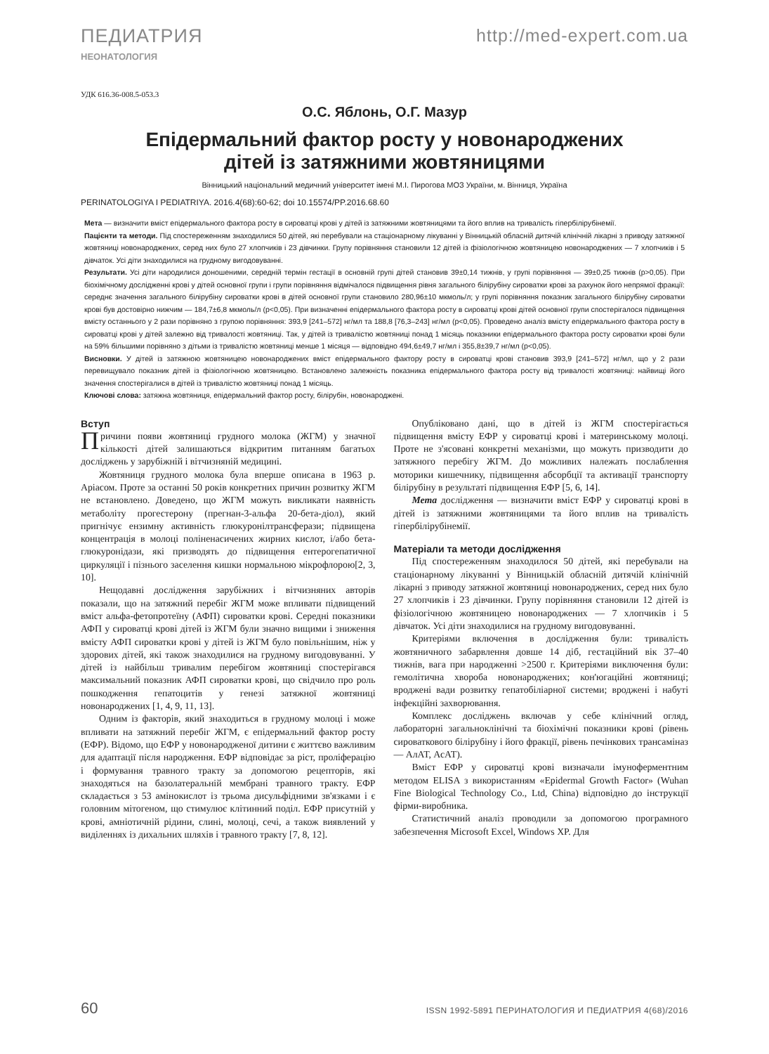ПЕДИАТРИЯ http://med-expert.com.ua
НЕОНАТОЛОГИЯ
УДК 616.36-008.5-053.3
О.С. Яблонь, О.Г. Мазур
Епідермальний фактор росту у новонароджених
дітей із затяжними жовтяницями
Вінницький національний медичний університет імені М.І. Пирогова МОЗ України, м. Вінниця, Україна
PERINATOLOGIYA I PEDIATRIYA. 2016.4(68):60-62; doi 10.15574/PP.2016.68.60
Мета — визначити вміст епідермального фактора росту в сироватці крові у дітей із затяжними жовтяницями та його вплив на тривалість гіпербілірубінемії.
Пацієнти та методи. Під спостереженням знаходилися 50 дітей, які перебували на стаціонарному лікуванні у Вінницькій обласній дитячій клінічній лікарні з приводу затяжної жовтяниці новонароджених, серед них було 27 хлопчиків і 23 дівчинки. Групу порівняння становили 12 дітей із фізіологічною жовтяницею новонароджених — 7 хлопчиків і 5 дівчаток. Усі діти знаходилися на грудному вигодовуванні.
Результати. Усі діти народилися доношеними, середній термін гестації в основній групі дітей становив 39±0,14 тижнів, у групі порівняння — 39±0,25 тижнів (p>0,05). При біохімічному дослідженні крові у дітей основної групи і групи порівняння відмічалося підвищення рівня загального білірубіну сироватки крові за рахунок його непрямої фракції: середнє значення загального білірубіну сироватки крові в дітей основної групи становило 280,96±10 мкмоль/л; у групі порівняння показник загального білірубіну сироватки крові був достовірно нижчим — 184,7±6,8 мкмоль/л (p<0,05). При визначенні епідермального фактора росту в сироватці крові дітей основної групи спостерігалося підвищення вмісту останнього у 2 рази порівняно з групою порівняння: 393,9 [241–572] нг/мл та 188,8 [76,3–243] нг/мл (p<0,05). Проведено аналіз вмісту епідермального фактора росту в сироватці крові у дітей залежно від тривалості жовтяниці. Так, у дітей із тривалістю жовтяниці понад 1 місяць показники епідермального фактора росту сироватки крові були на 59% більшими порівняно з дітьми із тривалістю жовтяниці менше 1 місяця — відповідно 494,6±49,7 нг/мл і 355,8±39,7 нг/мл (p<0,05).
Висновки. У дітей із затяжною жовтяницею новонароджених вміст епідермального фактору росту в сироватці крові становив 393,9 [241–572] нг/мл, що у 2 рази перевищувало показник дітей із фізіологічною жовтяницею. Встановлено залежність показника епідермального фактора росту від тривалості жовтяниці: найвищі його значення спостерігалися в дітей із тривалістю жовтяниці понад 1 місяць.
Ключові слова: затяжна жовтяниця, епідермальний фактор росту, білірубін, новонароджені.
Вступ
Причини появи жовтяниці грудного молока (ЖГМ) у значної кількості дітей залишаються відкритим питанням багатьох досліджень у зарубіжній і вітчизняній медицині.
Жовтяниця грудного молока була вперше описана в 1963 р. Аріасом. Проте за останні 50 років конкретних причин розвитку ЖГМ не встановлено. Доведено, що ЖГМ можуть викликати наявність метаболіту прогестерону (прегнан-3-альфа 20-бета-діол), який пригнічує ензимну активність глюкуронілтрансферази; підвищена концентрація в молоці поліненасичених жирних кислот, і/або бета-глюкуронідази, які призводять до підвищення ентерогепатичної циркуляції і пізнього заселення кишки нормальною мікрофлорою[2, 3, 10].
Нещодавні дослідження зарубіжних і вітчизняних авторів показали, що на затяжний перебіг ЖГМ може впливати підвищений вміст альфа-фетопротеїну (АФП) сироватки крові. Середні показники АФП у сироватці крові дітей із ЖГМ були значно вищими і зниження вмісту АФП сироватки крові у дітей із ЖГМ було повільнішим, ніж у здорових дітей, які також знаходилися на грудному вигодовуванні. У дітей із найбільш тривалим перебігом жовтяниці спостерігався максимальний показник АФП сироватки крові, що свідчило про роль пошкодження гепатоцитів у генезі затяжної жовтяниці новонароджених [1, 4, 9, 11, 13].
Одним із факторів, який знаходиться в грудному молоці і може впливати на затяжний перебіг ЖГМ, є епідермальний фактор росту (ЕФР). Відомо, що ЕФР у новонародженої дитини є життєво важливим для адаптації після народження. ЕФР відповідає за ріст, проліферацію і формування травного тракту за допомогою рецепторів, які знаходяться на базолатеральній мембрані травного тракту. ЕФР складається з 53 амінокислот із трьома дисульфідними зв'язками і є головним мітогеном, що стимулює клітинний поділ. ЕФР присутній у крові, амніотичній рідини, слині, молоці, сечі, а також виявлений у виділеннях із дихальних шляхів і травного тракту [7, 8, 12].
Опубліковано дані, що в дітей із ЖГМ спостерігається підвищення вмісту ЕФР у сироватці крові і материнському молоці. Проте не з'ясовані конкретні механізми, що можуть призводити до затяжного перебігу ЖГМ. До можливих належать послаблення моторики кишечнику, підвищення абсорбції та активації транспорту білірубіну в результаті підвищення ЕФР [5, 6, 14].
Мета дослідження — визначити вміст ЕФР у сироватці крові в дітей із затяжними жовтяницями та його вплив на тривалість гіпербілірубінемії.
Матеріали та методи дослідження
Під спостереженням знаходилося 50 дітей, які перебували на стаціонарному лікуванні у Вінницькій обласній дитячій клінічній лікарні з приводу затяжної жовтяниці новонароджених, серед них було 27 хлопчиків і 23 дівчинки. Групу порівняння становили 12 дітей із фізіологічною жовтяницею новонароджених — 7 хлопчиків і 5 дівчаток. Усі діти знаходилися на грудному вигодовуванні.
Критеріями включення в дослідження були: тривалість жовтяничного забарвлення довше 14 діб, гестаційний вік 37–40 тижнів, вага при народженні >2500 г. Критеріями виключення були: гемолітична хвороба новонароджених; кон'югаційні жовтяниці; вроджені вади розвитку гепатобіліарної системи; вроджені і набуті інфекційні захворювання.
Комплекс досліджень включав у себе клінічний огляд, лабораторні загальноклінічні та біохімічні показники крові (рівень сироваткового білірубіну і його фракції, рівень печінкових трансаміназ — АлАТ, АсАТ).
Вміст ЕФР у сироватці крові визначали імуноферментним методом ELISA з використанням «Epidermal Growth Factor» (Wuhan Fine Biological Technology Co., Ltd, China) відповідно до інструкції фірми-виробника.
Статистичний аналіз проводили за допомогою програмного забезпечення Microsoft Excel, Windows XP. Для
60 ISSN 1992-5891 ПЕРИНАТОЛОГИЯ И ПЕДИАТРИЯ 4(68)/2016